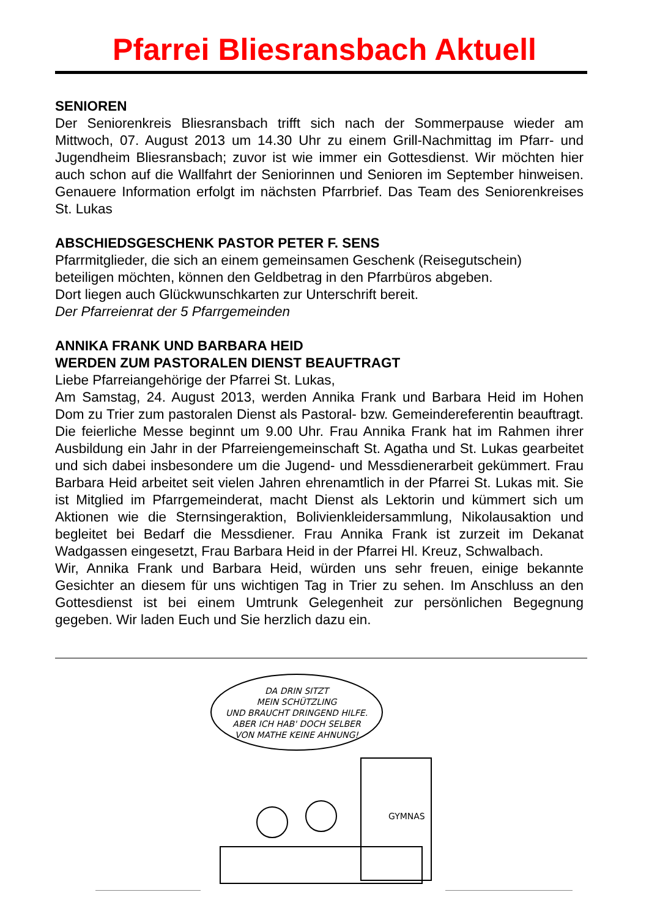Pfarrei Bliesransbach Aktuell
SENIOREN
Der Seniorenkreis Bliesransbach trifft sich nach der Sommerpause wieder am Mittwoch, 07. August 2013 um 14.30 Uhr zu einem Grill-Nachmittag im Pfarr- und Jugendheim Bliesransbach; zuvor ist wie immer ein Gottesdienst. Wir möchten hier auch schon auf die Wallfahrt der Seniorinnen und Senioren im September hinweisen. Genauere Information erfolgt im nächsten Pfarrbrief. Das Team des Seniorenkreises St. Lukas
ABSCHIEDSGESCHENK PASTOR PETER F. SENS
Pfarrmitglieder, die sich an einem gemeinsamen Geschenk (Reisegutschein)
beteiligen möchten, können den Geldbetrag in den Pfarrbüros abgeben.
Dort liegen auch Glückwunschkarten zur Unterschrift bereit.
Der Pfarreienrat der 5 Pfarrgemeinden
ANNIKA FRANK UND BARBARA HEID
WERDEN ZUM PASTORALEN DIENST BEAUFTRAGT
Liebe Pfarreiangehörige der Pfarrei St. Lukas,
Am Samstag, 24. August 2013, werden Annika Frank und Barbara Heid im Hohen Dom zu Trier zum pastoralen Dienst als Pastoral- bzw. Gemeindereferentin beauftragt. Die feierliche Messe beginnt um 9.00 Uhr. Frau Annika Frank hat im Rahmen ihrer Ausbildung ein Jahr in der Pfarreiengemeinschaft St. Agatha und St. Lukas gearbeitet und sich dabei insbesondere um die Jugend- und Messdienerarbeit gekümmert. Frau Barbara Heid arbeitet seit vielen Jahren ehrenamtlich in der Pfarrei St. Lukas mit. Sie ist Mitglied im Pfarrgemeinderat, macht Dienst als Lektorin und kümmert sich um Aktionen wie die Sternsingeraktion, Bolivienkleidersammlung, Nikolausaktion und begleitet bei Bedarf die Messdiener. Frau Annika Frank ist zurzeit im Dekanat Wadgassen eingesetzt, Frau Barbara Heid in der Pfarrei Hl. Kreuz, Schwalbach.
Wir, Annika Frank und Barbara Heid, würden uns sehr freuen, einige bekannte Gesichter an diesem für uns wichtigen Tag in Trier zu sehen. Im Anschluss an den Gottesdienst ist bei einem Umtrunk Gelegenheit zur persönlichen Begegnung gegeben. Wir laden Euch und Sie herzlich dazu ein.
DA DRIN SITZT
MEIN SCHÜTZLING
UND BRAUCHT DRINGEND HILFE.
ABER ICH HAB' DOCH SELBER
VON MATHE KEINE AHNUNG!
GYMNAS